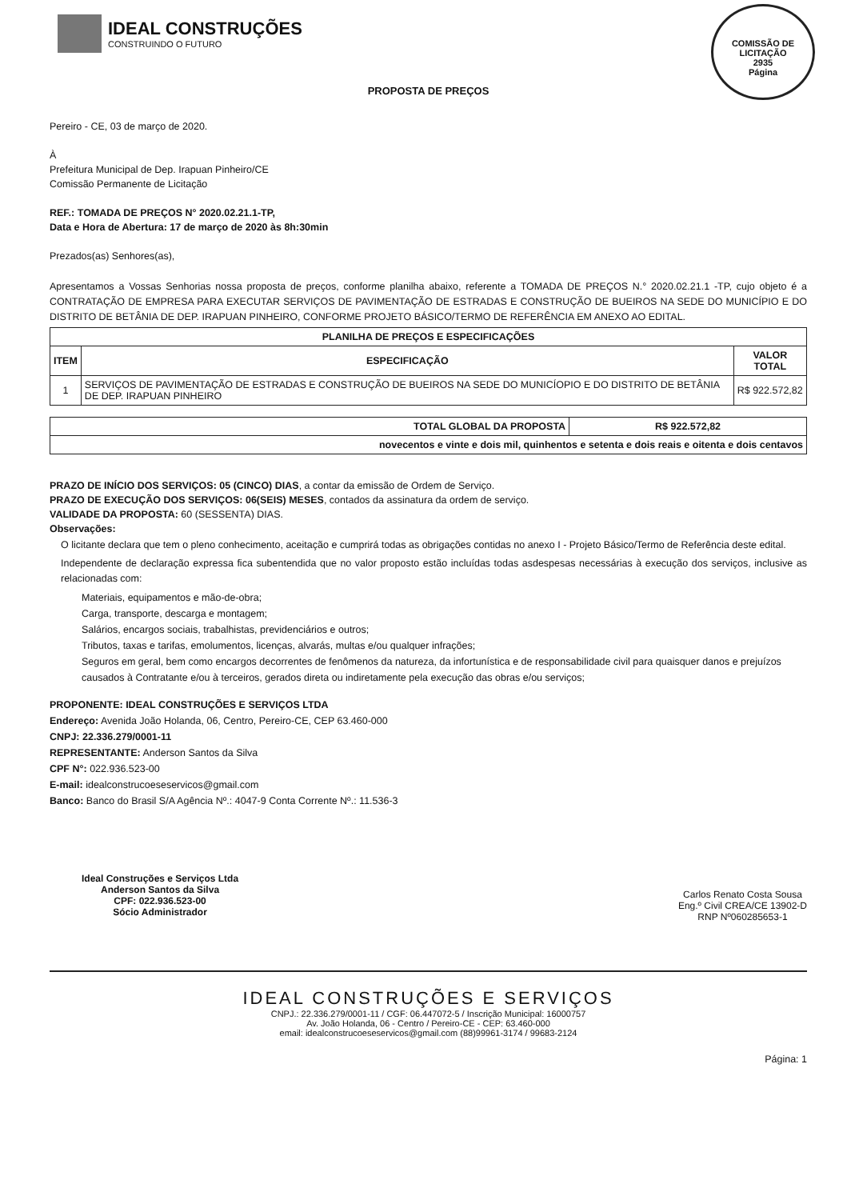IDEAL CONSTRUÇÕES
CONSTRUINDO O FUTURO
COMISSÃO DE LICITAÇÃO
2935
Página
PROPOSTA DE PREÇOS
Pereiro - CE, 03 de março de 2020.
À
Prefeitura Municipal de Dep. Irapuan Pinheiro/CE
Comissão Permanente de Licitação
REF.: TOMADA DE PREÇOS N° 2020.02.21.1-TP,
Data e Hora de Abertura: 17 de março de 2020 às 8h:30min
Prezados(as) Senhores(as),
Apresentamos a Vossas Senhorias nossa proposta de preços, conforme planilha abaixo, referente a TOMADA DE PREÇOS N.° 2020.02.21.1 -TP, cujo objeto é a CONTRATAÇÃO DE EMPRESA PARA EXECUTAR SERVIÇOS DE PAVIMENTAÇÃO DE ESTRADAS E CONSTRUÇÃO DE BUEIROS NA SEDE DO MUNICÍPIO E DO DISTRITO DE BETÂNIA DE DEP. IRAPUAN PINHEIRO, CONFORME PROJETO BÁSICO/TERMO DE REFERÊNCIA EM ANEXO AO EDITAL.
| PLANILHA DE PREÇOS E ESPECIFICAÇÕES | | |
| --- | --- | --- |
| ITEM | ESPECIFICAÇÃO | VALOR TOTAL |
| 1 | SERVIÇOS DE PAVIMENTAÇÃO DE ESTRADAS E CONSTRUÇÃO DE BUEIROS NA SEDE DO MUNICÍOPIO E DO DISTRITO DE BETÂNIA DE DEP. IRAPUAN PINHEIRO | R$ 922.572,82 |
| TOTAL GLOBAL DA PROPOSTA | R$ 922.572,82 |
| --- | --- |
| novecentos e vinte e dois mil, quinhentos e setenta e dois reais e oitenta e dois centavos | |
PRAZO DE INÍCIO DOS SERVIÇOS: 05 (CINCO) DIAS, a contar da emissão de Ordem de Serviço.
PRAZO DE EXECUÇÃO DOS SERVIÇOS: 06(SEIS) MESES, contados da assinatura da ordem de serviço.
VALIDADE DA PROPOSTA: 60 (SESSENTA) DIAS.
Observações:
O licitante declara que tem o pleno conhecimento, aceitação e cumprirá todas as obrigações contidas no anexo I - Projeto Básico/Termo de Referência deste edital.
Independente de declaração expressa fica subentendida que no valor proposto estão incluídas todas asdespesas necessárias à execução dos serviços, inclusive as relacionadas com:
Materiais, equipamentos e mão-de-obra;
Carga, transporte, descarga e montagem;
Salários, encargos sociais, trabalhistas, previdenciários e outros;
Tributos, taxas e tarifas, emolumentos, licenças, alvarás, multas e/ou qualquer infrações;
Seguros em geral, bem como encargos decorrentes de fenômenos da natureza, da infortunística e de responsabilidade civil para quaisquer danos e prejuízos causados à Contratante e/ou à terceiros, gerados direta ou indiretamente pela execução das obras e/ou serviços;
PROPONENTE: IDEAL CONSTRUÇÕES E SERVIÇOS LTDA
Endereço: Avenida João Holanda, 06, Centro, Pereiro-CE, CEP 63.460-000
CNPJ: 22.336.279/0001-11
REPRESENTANTE: Anderson Santos da Silva
CPF N°: 022.936.523-00
E-mail: idealconstrucoeseservicos@gmail.com
Banco: Banco do Brasil S/A Agência Nº.: 4047-9 Conta Corrente Nº.: 11.536-3
Ideal Construções e Serviços Ltda
Anderson Santos da Silva
CPF: 022.936.523-00
Sócio Administrador
Carlos Renato Costa Sousa
Eng.º Civil CREA/CE 13902-D
RNP Nº060285653-1
IDEAL CONSTRUÇÕES E SERVIÇOS
CNPJ.: 22.336.279/0001-11 / CGF: 06.447072-5 / Inscrição Municipal: 16000757
Av. João Holanda, 06 - Centro / Pereiro-CE - CEP: 63.460-000
email: idealconstrucoeseservicos@gmail.com (88)99961-3174 / 99683-2124
Página: 1